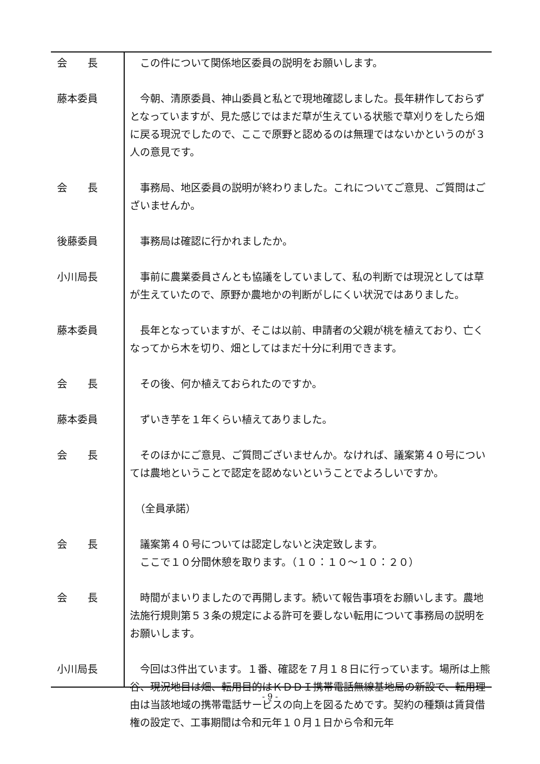会　　長 　この件について関係地区委員の説明をお願いします。
藤本委員 　今朝、清原委員、神山委員と私とで現地確認しました。長年耕作しておらずとなっていますが、見た感じではまだ草が生えている状態で草刈りをしたら畑に戻る現況でしたので、ここで原野と認めるのは無理ではないかというのが３人の意見です。
会　　長 　事務局、地区委員の説明が終わりました。これについてご意見、ご質問はございませんか。
後藤委員 　事務局は確認に行かれましたか。
小川局長 　事前に農業委員さんとも協議をしていまして、私の判断では現況としては草が生えていたので、原野か農地かの判断がしにくい状況ではありました。
藤本委員 　長年となっていますが、そこは以前、申請者の父親が桃を植えており、亡くなってから木を切り、畑としてはまだ十分に利用できます。
会　　長 　その後、何か植えておられたのですか。
藤本委員 　ずいき芋を１年くらい植えてありました。
会　　長 　そのほかにご意見、ご質問ございませんか。なければ、議案第４０号については農地ということで認定を認めないということでよろしいですか。
　（全員承諾）
会　　長 　議案第４０号については認定しないと決定致します。
　ここで１０分間休憩を取ります。（１０：１０～１０：２０）
会　　長 　時間がまいりましたので再開します。続いて報告事項をお願いします。農地法施行規則第５３条の規定による許可を要しない転用について事務局の説明をお願いします。
小川局長 　今回は3件出ています。１番、確認を７月１８日に行っています。場所は上熊谷、現況地目は畑、転用目的はＫＤＤＩ携帯電話無線基地局の新設で、転用理由は当該地域の携帯電話サービスの向上を図るためです。契約の種類は賃貸借権の設定で、工事期間は令和元年１０月１日から令和元年
- 9 -